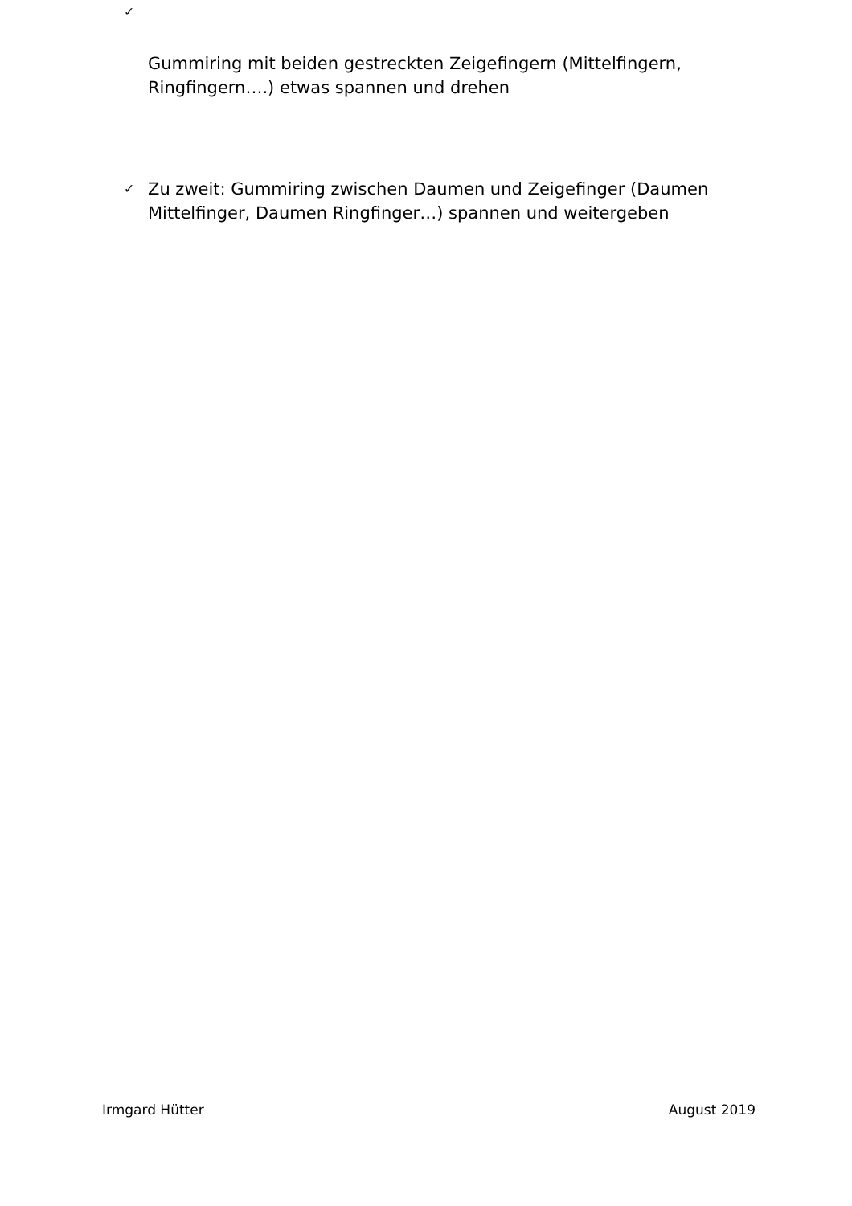✓
Gummiring mit beiden gestreckten Zeigefingern (Mittelfingern, Ringfingern….) etwas spannen und drehen
✓ Zu zweit: Gummiring zwischen Daumen und Zeigefinger (Daumen Mittelfinger, Daumen Ringfinger…) spannen und weitergeben
Irmgard Hütter August 2019